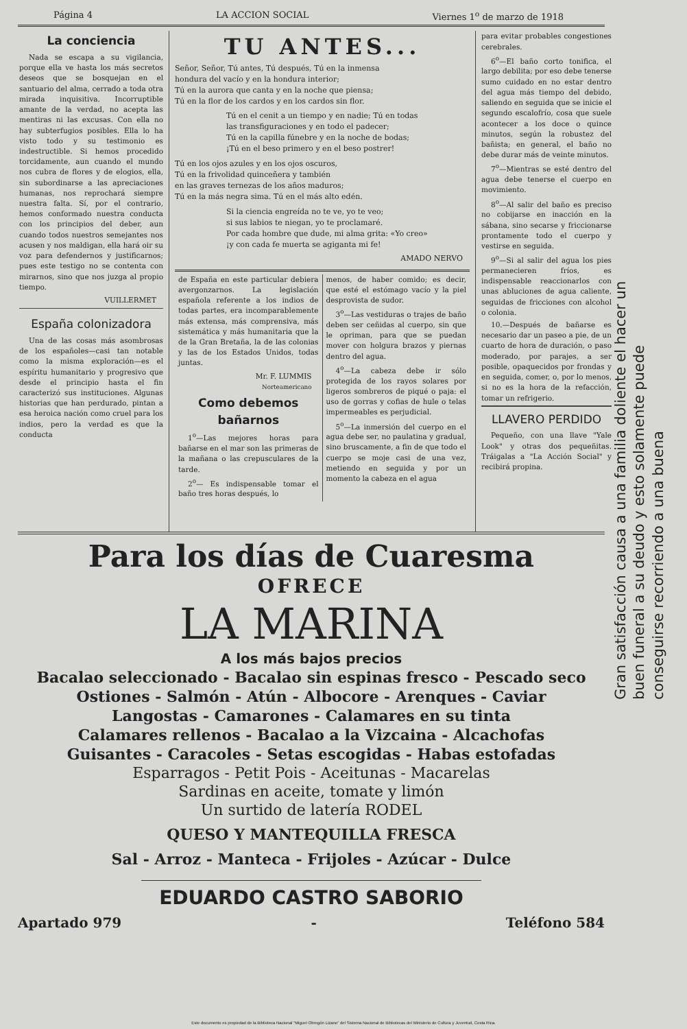Página 4 LA ACCION SOCIAL Viernes 1<sup>o</sup> de marzo de 1918
La conciencia
Nada se escapa a su vigilancia, porque ella ve hasta los más secretos deseos que se bosquejan en el santuario del alma, cerrado a toda otra mirada inquisitiva. Incorruptible amante de la verdad, no acepta las mentiras ni las excusas. Con ella no hay subterfugios posibles. Ella lo ha visto todo y su testimonio es indestructible. Si hemos procedido torcidamente, aun cuando el mundo nos cubra de flores y de elogios, ella, sin subordinarse a las apreciaciones humanas, nos reprochará siempre nuestra falta. Sí, por el contrario, hemos conformado nuestra conducta con los principios del deber, aun cuando todos nuestros semejantes nos acusen y nos maldigan, ella hará oir su voz para defendernos y justificarnos; pues este testigo no se contenta con mirarnos, sino que nos juzga al propio tiempo.
VUILLERMET
España colonizadora
Una de las cosas más asombrosas de los españoles—casi tan notable como la misma exploración—es el espíritu humanitario y progresivo que desde el principio hasta el fin caracterizó sus instituciones. Algunas historias que han perdurado, pintan a esa heroica nación como cruel para los indios, pero la verdad es que la conducta
TU ANTES...
Señor, Señor, Tú antes, Tú después, Tú en la inmensa
hondura del vacío y en la hondura interior;
Tú en la aurora que canta y en la noche que piensa;
Tú en la flor de los cardos y en los cardos sin flor.
Tú en el cenit a un tiempo y en nadie; Tú en todas
las transfiguraciones y en todo el padecer;
Tú en la capilla fúnebre y en la noche de bodas;
¡Tú en el beso primero y en el beso postrer!
Tú en los ojos azules y en los ojos oscuros,
Tú en la frivolidad quinceñera y también
en las graves ternezas de los años maduros;
Tú en la más negra sima. Tú en el más alto edén.
Si la ciencia engreída no te ve, yo te veo;
si sus labios te niegan, yo te proclamaré.
Por cada hombre que dude, mi alma grita: «Yo creo»
¡y con cada fe muerta se agiganta mi fe!
AMADO NERVO
de España en este particular debiera avergonzarnos. La legislación española referente a los indios de todas partes, era incomparablemente más extensa, más comprensiva, más sistemática y más humanitaria que la de la Gran Bretaña, la de las colonias y las de los Estados Unidos, todas juntas.
Mr. F. LUMMIS
Norteamericano
Como debemos bañarnos
1<sup>o</sup>—Las mejores horas para bañarse en el mar son las primeras de la mañana o las crepusculares de la tarde.
2<sup>o</sup>— Es indispensable tomar el baño tres horas después, lo
menos, de haber comido; es decir, que esté el estómago vacío y la piel desprovista de sudor.
3<sup>o</sup>—Las vestiduras o trajes de baño deben ser ceñidas al cuerpo, sin que le opriman, para que se puedan mover con holgura brazos y piernas dentro del agua.
4<sup>o</sup>—La cabeza debe ir sólo protegida de los rayos solares por ligeros sombreros de piqué o paja: el uso de gorras y cofias de hule o telas impermeables es perjudicial.
5<sup>o</sup>—La inmersión del cuerpo en el agua debe ser, no paulatina y gradual, sino bruscamente, a fin de que todo el cuerpo se moje casi de una vez, metiendo en seguida y por un momento la cabeza en el agua
para evitar probables congestiones cerebrales.
6<sup>o</sup>—El baño corto tonifica, el largo debilita; por eso debe tenerse sumo cuidado en no estar dentro del agua más tiempo del debido, saliendo en seguida que se inicie el segundo escalofrío, cosa que suele acontecer a los doce o quince minutos, según la robustez del bañista; en general, el baño no debe durar más de veinte minutos.
7<sup>o</sup>—Mientras se esté dentro del agua debe tenerse el cuerpo en movimiento.
8<sup>o</sup>—Al salir del baño es preciso no cobijarse en inacción en la sábana, sino secarse y friccionarse prontamente todo el cuerpo y vestirse en seguida.
9<sup>o</sup>—Si al salir del agua los pies permanecieren fríos, es indispensable reaccionarlos con unas abluciones de agua caliente, seguidas de fricciones con alcohol o colonia.
10.—Después de bañarse es necesario dar un paseo a pie, de un cuarto de hora de duración, o paso moderado, por parajes, a ser posible, opaquecidos por frondas y en seguida, comer, o, por lo menos, si no es la hora de la refacción, tomar un refrigerio.
LLAVERO PERDIDO
Pequeño, con una llave "Yale Look" y otras dos pequeñitas. Tráigalas a "La Acción Social" y recibirá propina.
Para los días de Cuaresma
OFRECE
LA MARINA
A los más bajos precios
Bacalao seleccionado - Bacalao sin espinas fresco - Pescado seco
Ostiones - Salmón - Atún - Albocore - Arenques - Caviar
Langostas - Camarones - Calamares en su tinta
Calamares rellenos - Bacalao a la Vizcaina - Alcachofas
Guisantes - Caracoles - Setas escogidas - Habas estofadas
Esparragos - Petit Pois - Aceitunas - Macarelas
Sardinas en aceite, tomate y limón
Un surtido de latería RODEL
QUESO Y MANTEQUILLA FRESCA
Sal - Arroz - Manteca - Frijoles - Azúcar - Dulce
EDUARDO CASTRO SABORIO
Apartado 979 - Teléfono 584
Gran satisfacción causa a una familia doliente el hacer un buen funeral a su deudo y esto solamente puede conseguirse recorriendo a una buena
Este documento es propiedad de la Biblioteca Nacional "Miguel Obregón Lizano" del Sistema Nacional de Bibliotecas del Ministerio de Cultura y Juventud, Costa Rica.